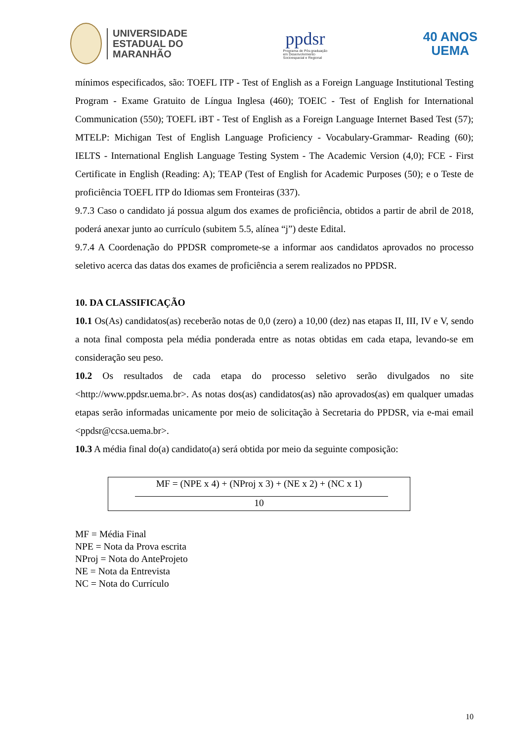UNIVERSIDADE
ESTADUAL DO
MARANHÃO
ppdsr
Programa de Pós-graduação
em Desenvolvimento
Socioespacial e Regional
40 ANOS
UEMA
mínimos especificados, são: TOEFL ITP - Test of English as a Foreign Language Institutional Testing Program - Exame Gratuito de Língua Inglesa (460); TOEIC - Test of English for International Communication (550); TOEFL iBT - Test of English as a Foreign Language Internet Based Test (57); MTELP: Michigan Test of English Language Proficiency - Vocabulary-Grammar- Reading (60); IELTS - International English Language Testing System - The Academic Version (4,0); FCE - First Certificate in English (Reading: A); TEAP (Test of English for Academic Purposes (50); e o Teste de proficiência TOEFL ITP do Idiomas sem Fronteiras (337).
9.7.3 Caso o candidato já possua algum dos exames de proficiência, obtidos a partir de abril de 2018, poderá anexar junto ao currículo (subitem 5.5, alínea “j”) deste Edital.
9.7.4 A Coordenação do PPDSR compromete-se a informar aos candidatos aprovados no processo seletivo acerca das datas dos exames de proficiência a serem realizados no PPDSR.
10. DA CLASSIFICAÇÃO
10.1 Os(As) candidatos(as) receberão notas de 0,0 (zero) a 10,00 (dez) nas etapas II, III, IV e V, sendo a nota final composta pela média ponderada entre as notas obtidas em cada etapa, levando-se em consideração seu peso.
10.2 Os resultados de cada etapa do processo seletivo serão divulgados no site <http://www.ppdsr.uema.br>. As notas dos(as) candidatos(as) não aprovados(as) em qualquer umadas etapas serão informadas unicamente por meio de solicitação à Secretaria do PPDSR, via e-mai email <ppdsr@ccsa.uema.br>.
10.3 A média final do(a) candidato(a) será obtida por meio da seguinte composição:
MF = (NPE x 4) + (NProj x 3) + (NE x 2) + (NC x 1)
10
MF = Média Final
NPE = Nota da Prova escrita
NProj = Nota do AnteProjeto
NE = Nota da Entrevista
NC = Nota do Currículo
10